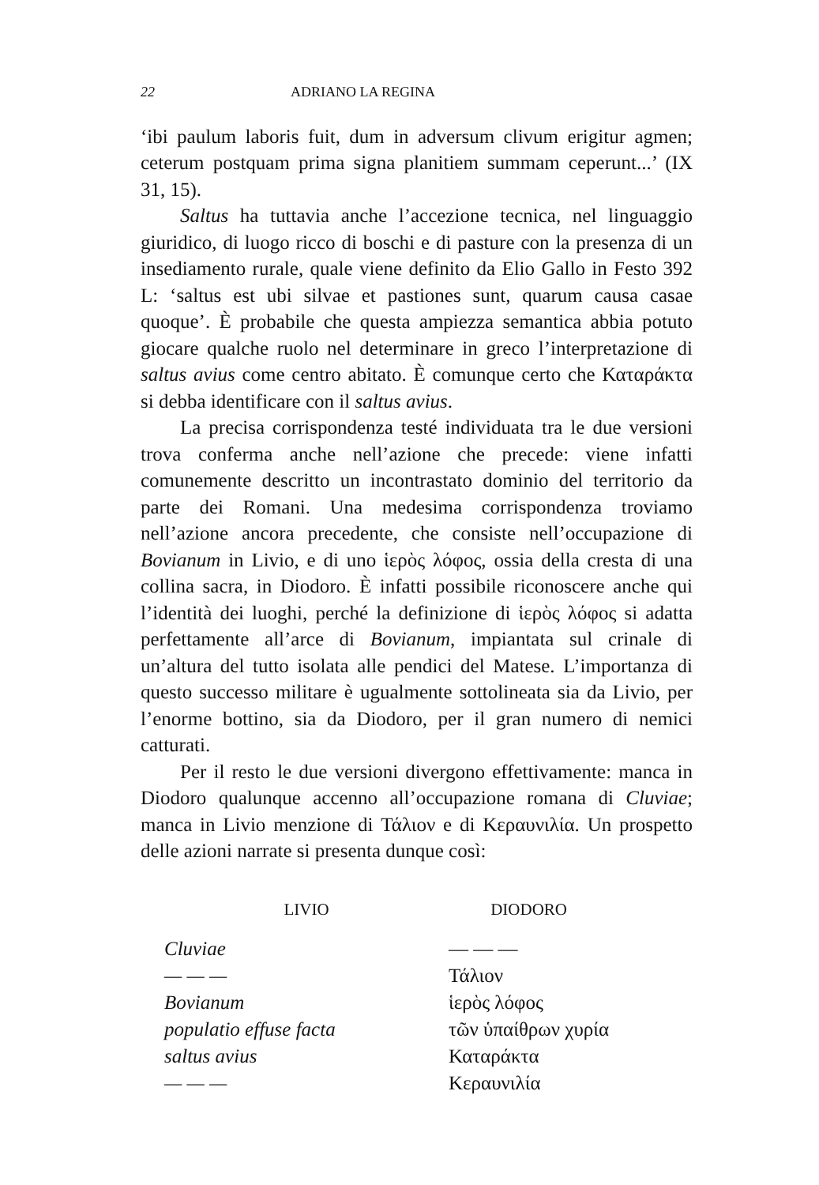22 ADRIANO LA REGINA
‘ibi paulum laboris fuit, dum in adversum clivum erigitur agmen; ceterum postquam prima signa planitiem summam ceperunt...’ (IX 31, 15).
Saltus ha tuttavia anche l’accezione tecnica, nel linguaggio giuridico, di luogo ricco di boschi e di pasture con la presenza di un insediamento rurale, quale viene definito da Elio Gallo in Festo 392 L: ‘saltus est ubi silvae et pastiones sunt, quarum causa casae quoque’. È probabile che questa ampiezza semantica abbia potuto giocare qualche ruolo nel determinare in greco l’interpretazione di saltus avius come centro abitato. È comunque certo che Καταράκτα si debba identificare con il saltus avius.
La precisa corrispondenza testé individuata tra le due versioni trova conferma anche nell’azione che precede: viene infatti comunemente descritto un incontrastato dominio del territorio da parte dei Romani. Una medesima corrispondenza troviamo nell’azione ancora precedente, che consiste nell’occupazione di Bovianum in Livio, e di uno ἱερὸς λόφος, ossia della cresta di una collina sacra, in Diodoro. È infatti possibile riconoscere anche qui l’identità dei luoghi, perché la definizione di ἱερὸς λόφος si adatta perfettamente all’arce di Bovianum, impiantata sul crinale di un’altura del tutto isolata alle pendici del Matese. L’importanza di questo successo militare è ugualmente sottolineata sia da Livio, per l’enorme bottino, sia da Diodoro, per il gran numero di nemici catturati.
Per il resto le due versioni divergono effettivamente: manca in Diodoro qualunque accenno all’occupazione romana di Cluviae; manca in Livio menzione di Τάλιον e di Κεραυνιλία. Un prospetto delle azioni narrate si presenta dunque così:
| LIVIO | DIODORO |
| --- | --- |
| Cluviae | — — — |
| — — — | Τάλιον |
| Bovianum | ἱερὸς λόφος |
| populatio effuse facta | τῶν ὑπαίθρων χυρία |
| saltus avius | Καταράκτα |
| — — — | Κεραυνιλία |